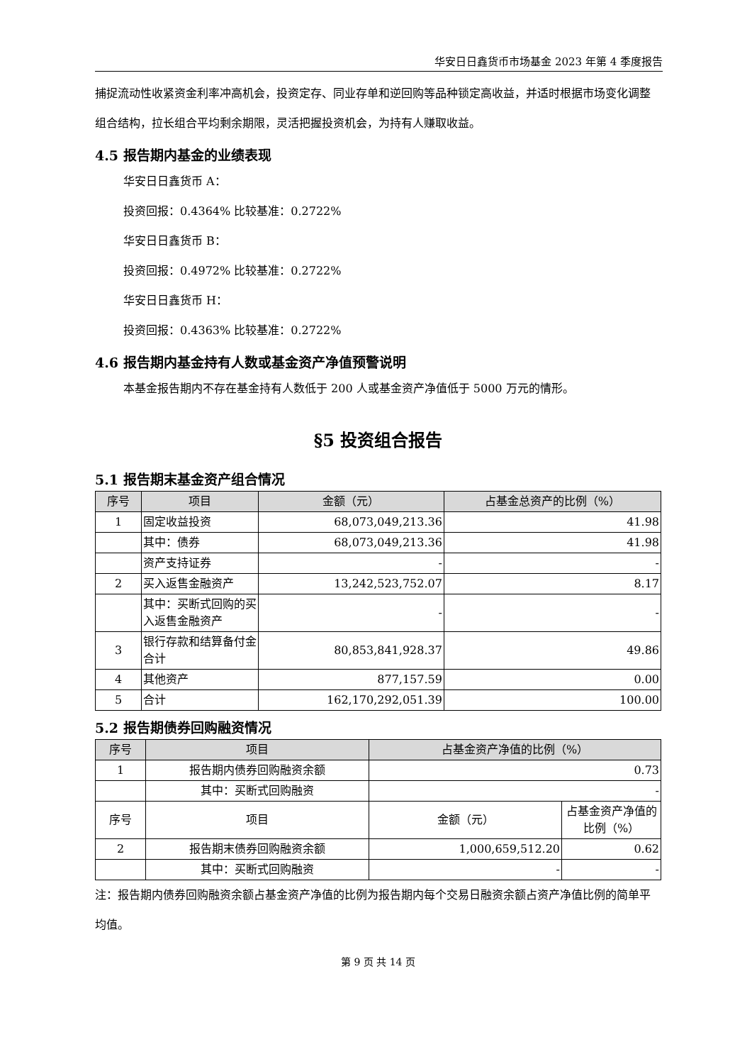华安日日鑫货币市场基金 2023 年第 4 季度报告
捕捉流动性收紧资金利率冲高机会，投资定存、同业存单和逆回购等品种锁定高收益，并适时根据市场变化调整组合结构，拉长组合平均剩余期限，灵活把握投资机会，为持有人赚取收益。
4.5 报告期内基金的业绩表现
华安日日鑫货币 A：
投资回报：0.4364% 比较基准：0.2722%
华安日日鑫货币 B：
投资回报：0.4972% 比较基准：0.2722%
华安日日鑫货币 H：
投资回报：0.4363% 比较基准：0.2722%
4.6 报告期内基金持有人数或基金资产净值预警说明
本基金报告期内不存在基金持有人数低于 200 人或基金资产净值低于 5000 万元的情形。
§5 投资组合报告
5.1 报告期末基金资产组合情况
| 序号 | 项目 | 金额（元） | 占基金总资产的比例（%） |
| --- | --- | --- | --- |
| 1 | 固定收益投资 | 68,073,049,213.36 | 41.98 |
| | 其中：债券 | 68,073,049,213.36 | 41.98 |
| | 资产支持证券 | - | - |
| 2 | 买入返售金融资产 | 13,242,523,752.07 | 8.17 |
| | 其中：买断式回购的买入返售金融资产 | - | - |
| 3 | 银行存款和结算备付金合计 | 80,853,841,928.37 | 49.86 |
| 4 | 其他资产 | 877,157.59 | 0.00 |
| 5 | 合计 | 162,170,292,051.39 | 100.00 |
5.2 报告期债券回购融资情况
| 序号 | 项目 | 占基金资产净值的比例（%） | |
| --- | --- | --- | --- |
| 1 | 报告期内债券回购融资余额 | 0.73 | |
| | 其中：买断式回购融资 | - | |
| 序号 | 项目 | 金额（元） | 占基金资产净值的比例（%） |
| 2 | 报告期末债券回购融资余额 | 1,000,659,512.20 | 0.62 |
| | 其中：买断式回购融资 | - | - |
注：报告期内债券回购融资余额占基金资产净值的比例为报告期内每个交易日融资余额占资产净值比例的简单平均值。
第 9 页 共 14 页